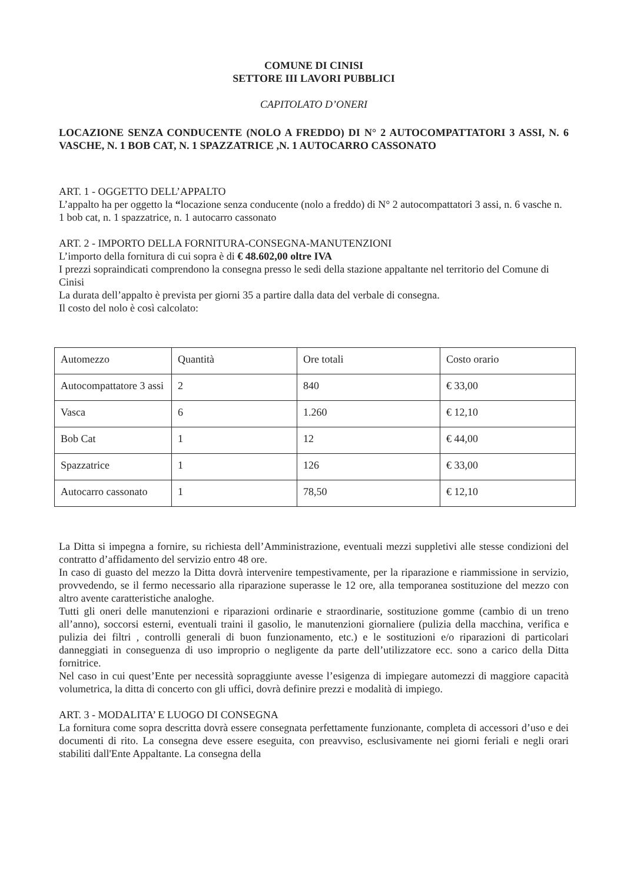COMUNE DI CINISI
SETTORE III LAVORI PUBBLICI
CAPITOLATO D’ONERI
LOCAZIONE SENZA CONDUCENTE (NOLO A FREDDO) DI N° 2 AUTOCOMPATTATORI 3 ASSI, N. 6 VASCHE, N. 1 BOB CAT, N. 1 SPAZZATRICE ,N. 1 AUTOCARRO CASSONATO
ART. 1 - OGGETTO DELL’APPALTO
L’appalto ha per oggetto la “locazione senza conducente (nolo a freddo) di N° 2 autocompattatori 3 assi, n. 6 vasche n. 1 bob cat, n. 1 spazzatrice, n. 1 autocarro cassonato
ART. 2 - IMPORTO DELLA FORNITURA-CONSEGNA-MANUTENZIONI
L’importo della fornitura di cui sopra è di € 48.602,00 oltre IVA
I prezzi sopraindicati comprendono la consegna presso le sedi della stazione appaltante nel territorio del Comune di Cinisi
La durata dell’appalto è prevista per giorni 35 a partire dalla data del verbale di consegna.
Il costo del nolo è così calcolato:
| Automezzo | Quantità | Ore totali | Costo orario |
| Autocompattatore 3 assi | 2 | 840 | € 33,00 |
| Vasca | 6 | 1.260 | € 12,10 |
| Bob Cat | 1 | 12 | € 44,00 |
| Spazzatrice | 1 | 126 | € 33,00 |
| Autocarro cassonato | 1 | 78,50 | € 12,10 |
La Ditta si impegna a fornire, su richiesta dell’Amministrazione, eventuali mezzi suppletivi alle stesse condizioni del contratto d’affidamento del servizio entro 48 ore.
In caso di guasto del mezzo la Ditta dovrà intervenire tempestivamente, per la riparazione e riammissione in servizio, provvedendo, se il fermo necessario alla riparazione superasse le 12 ore, alla temporanea sostituzione del mezzo con altro avente caratteristiche analoghe.
Tutti gli oneri delle manutenzioni e riparazioni ordinarie e straordinarie, sostituzione gomme (cambio di un treno all’anno), soccorsi esterni, eventuali traini il gasolio, le manutenzioni giornaliere (pulizia della macchina, verifica e pulizia dei filtri , controlli generali di buon funzionamento, etc.) e le sostituzioni e/o riparazioni di particolari danneggiati in conseguenza di uso improprio o negligente da parte dell’utilizzatore ecc. sono a carico della Ditta fornitrice.
Nel caso in cui quest’Ente per necessità sopraggiunte avesse l’esigenza di impiegare automezzi di maggiore capacità volumetrica, la ditta di concerto con gli uffici, dovrà definire prezzi e modalità di impiego.
ART. 3 - MODALITA’ E LUOGO DI CONSEGNA
La fornitura come sopra descritta dovrà essere consegnata perfettamente funzionante, completa di accessori d’uso e dei documenti di rito. La consegna deve essere eseguita, con preavviso, esclusivamente nei giorni feriali e negli orari stabiliti dall'Ente Appaltante. La consegna della